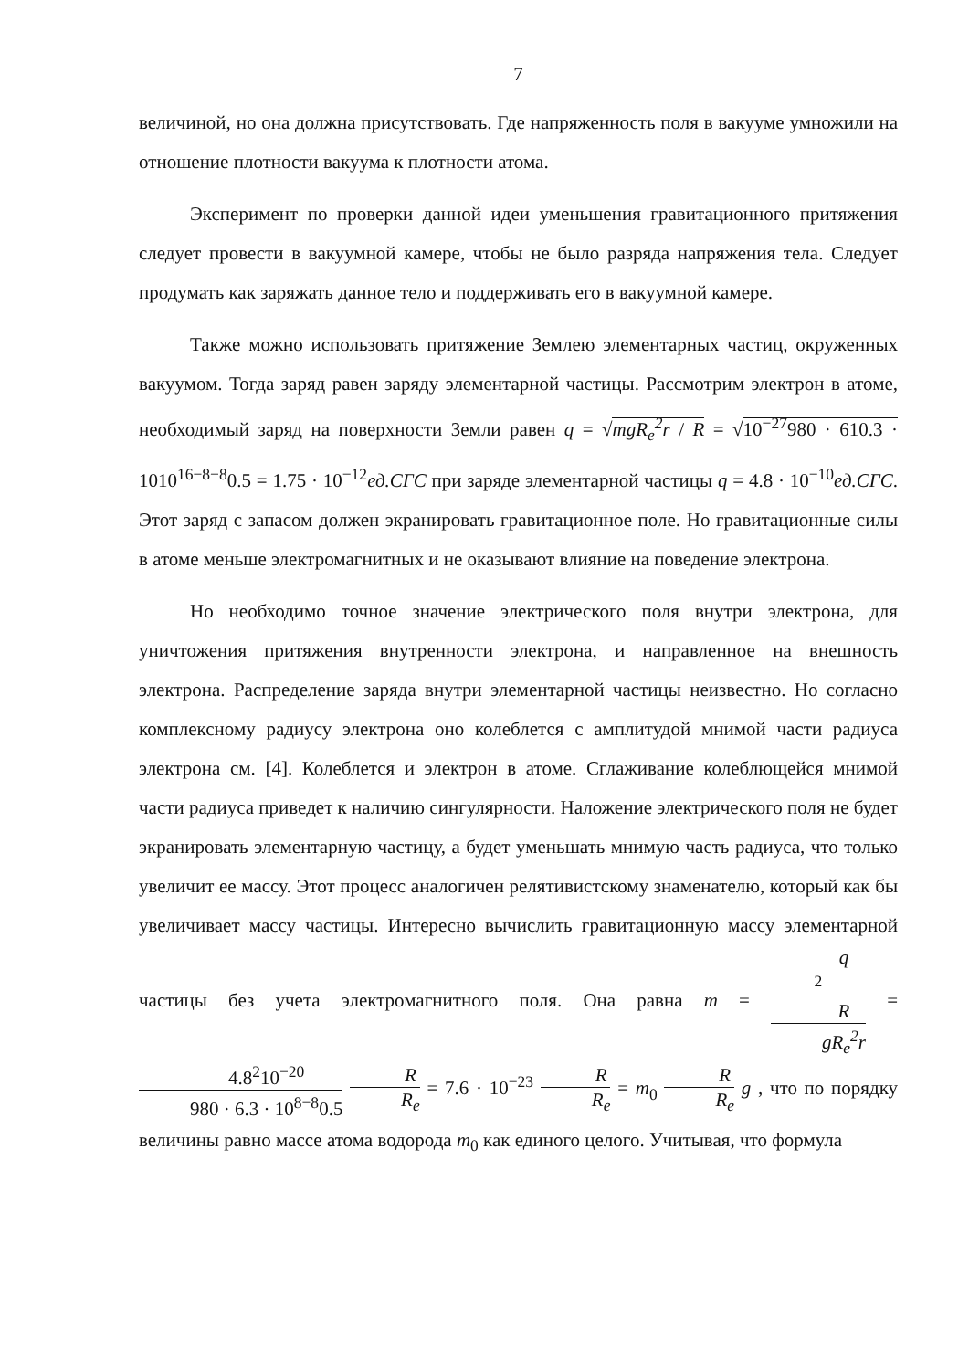7
величиной, но она должна присутствовать. Где напряженность поля в вакууме умножили на отношение плотности вакуума к плотности атома.
Эксперимент по проверки данной идеи уменьшения гравитационного притяжения следует провести в вакуумной камере, чтобы не было разряда напряжения тела. Следует продумать как заряжать данное тело и поддерживать его в вакуумной камере.
Также можно использовать притяжение Землею элементарных частиц, окруженных вакуумом. Тогда заряд равен заряду элементарной частицы. Рассмотрим электрон в атоме, необходимый заряд на поверхности Земли равен q = √mgR<sub>e</sub><sup>2</sup>r / R = √10<sup>−27</sup>980 · 610.3 · 1010<sup>16−8−8</sup>0.5 = 1.75 · 10<sup>−12</sup>ед.СГС при заряде элементарной частицы q = 4.8 · 10<sup>−10</sup>ед.СГС. Этот заряд с запасом должен экранировать гравитационное поле. Но гравитационные силы в атоме меньше электромагнитных и не оказывают влияние на поведение электрона.
Но необходимо точное значение электрического поля внутри электрона, для уничтожения притяжения внутренности электрона, и направленное на внешность электрона. Распределение заряда внутри элементарной частицы неизвестно. Но согласно комплексному радиусу электрона оно колеблется с амплитудой мнимой части радиуса электрона см. [4]. Колеблется и электрон в атоме. Сглаживание колеблющейся мнимой части радиуса приведет к наличию сингулярности. Наложение электрического поля не будет экранировать элементарную частицу, а будет уменьшать мнимую часть радиуса, что только увеличит ее массу. Этот процесс аналогичен релятивистскому знаменателю, который как бы увеличивает массу частицы. Интересно вычислить гравитационную массу элементарной частицы без учета электромагнитного поля. Она равна m = q
<sup>2</sup>
R gR<sub>e</sub><sup>2</sup>r = 4.8<sup>2</sup>10<sup>−20</sup> 980 · 6.3 · 10<sup>8−8</sup>0.5 R R<sub>e</sub> = 7.6 · 10<sup>−23</sup> R R<sub>e</sub> = m<sub>0</sub> R R<sub>e</sub> g , что по порядку величины равно массе атома водорода m<sub>0</sub> как единого целого. Учитывая, что формула